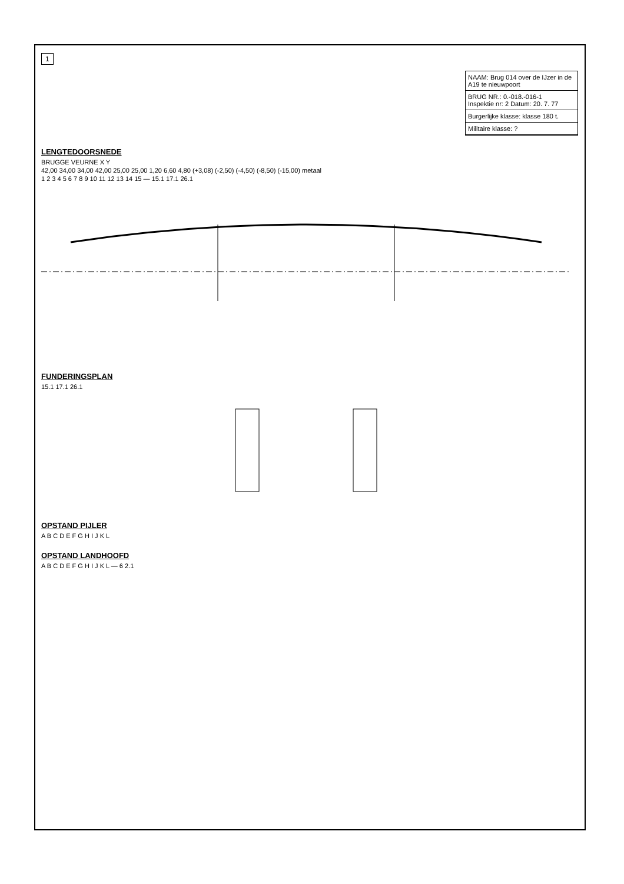1
NAAM: Brug 014 over de IJzer in de A19 te nieuwpoort
BRUG NR.: 0.-018.-016-1
Inspektie nr: 2 Datum: 20. 7. 77
Burgerlijke klasse: klasse 180 t.
Militaire klasse: ?
LENGTEDOORSNEDE
BRUGGE VEURNE X Y
42,00 34,00 34,00 42,00 25,00 25,00 1,20 6,60 4,80 (+3,08) (-2,50) (-4,50) (-8,50) (-15,00) metaal
1 2 3 4 5 6 7 8 9 10 11 12 13 14 15 — 15.1 17.1 26.1
FUNDERINGSPLAN
15.1 17.1 26.1
OPSTAND PIJLER
A B C D E F G H I J K L
OPSTAND LANDHOOFD
A B C D E F G H I J K L — 6 2.1